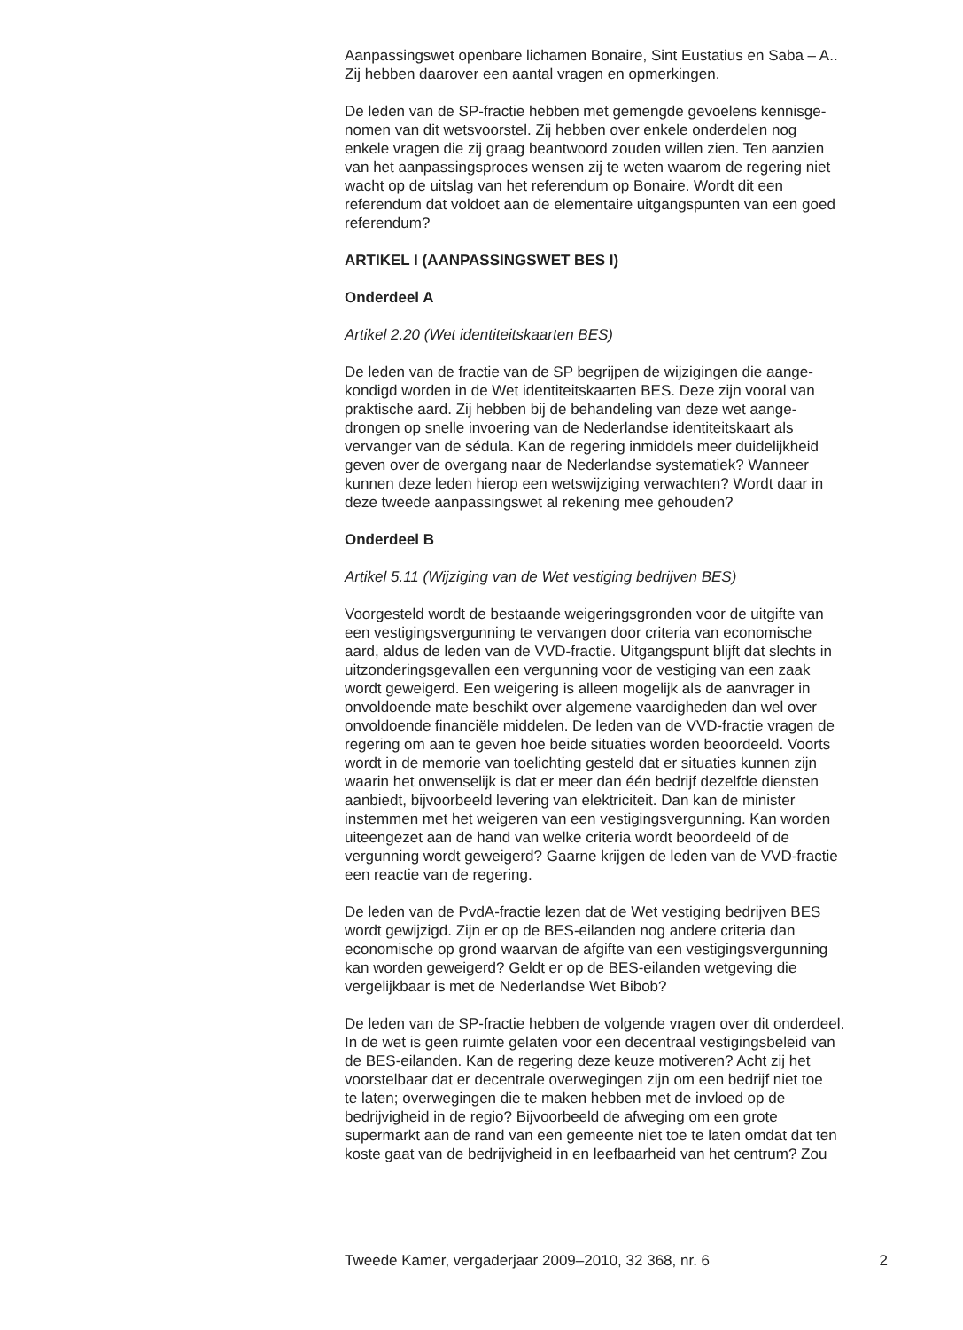Aanpassingswet openbare lichamen Bonaire, Sint Eustatius en Saba – A..
Zij hebben daarover een aantal vragen en opmerkingen.
De leden van de SP-fractie hebben met gemengde gevoelens kennisge-
nomen van dit wetsvoorstel. Zij hebben over enkele onderdelen nog
enkele vragen die zij graag beantwoord zouden willen zien. Ten aanzien
van het aanpassingsproces wensen zij te weten waarom de regering niet
wacht op de uitslag van het referendum op Bonaire. Wordt dit een
referendum dat voldoet aan de elementaire uitgangspunten van een goed
referendum?
ARTIKEL I (AANPASSINGSWET BES I)
Onderdeel A
Artikel 2.20 (Wet identiteitskaarten BES)
De leden van de fractie van de SP begrijpen de wijzigingen die aange-
kondigd worden in de Wet identiteitskaarten BES. Deze zijn vooral van
praktische aard. Zij hebben bij de behandeling van deze wet aange-
drongen op snelle invoering van de Nederlandse identiteitskaart als
vervanger van de sédula. Kan de regering inmiddels meer duidelijkheid
geven over de overgang naar de Nederlandse systematiek? Wanneer
kunnen deze leden hierop een wetswijziging verwachten? Wordt daar in
deze tweede aanpassingswet al rekening mee gehouden?
Onderdeel B
Artikel 5.11 (Wijziging van de Wet vestiging bedrijven BES)
Voorgesteld wordt de bestaande weigeringsgronden voor de uitgifte van
een vestigingsvergunning te vervangen door criteria van economische
aard, aldus de leden van de VVD-fractie. Uitgangspunt blijft dat slechts in
uitzonderingsgevallen een vergunning voor de vestiging van een zaak
wordt geweigerd. Een weigering is alleen mogelijk als de aanvrager in
onvoldoende mate beschikt over algemene vaardigheden dan wel over
onvoldoende financiële middelen. De leden van de VVD-fractie vragen de
regering om aan te geven hoe beide situaties worden beoordeeld. Voorts
wordt in de memorie van toelichting gesteld dat er situaties kunnen zijn
waarin het onwenselijk is dat er meer dan één bedrijf dezelfde diensten
aanbiedt, bijvoorbeeld levering van elektriciteit. Dan kan de minister
instemmen met het weigeren van een vestigingsvergunning. Kan worden
uiteengezet aan de hand van welke criteria wordt beoordeeld of de
vergunning wordt geweigerd? Gaarne krijgen de leden van de VVD-fractie
een reactie van de regering.
De leden van de PvdA-fractie lezen dat de Wet vestiging bedrijven BES
wordt gewijzigd. Zijn er op de BES-eilanden nog andere criteria dan
economische op grond waarvan de afgifte van een vestigingsvergunning
kan worden geweigerd? Geldt er op de BES-eilanden wetgeving die
vergelijkbaar is met de Nederlandse Wet Bibob?
De leden van de SP-fractie hebben de volgende vragen over dit onderdeel.
In de wet is geen ruimte gelaten voor een decentraal vestigingsbeleid van
de BES-eilanden. Kan de regering deze keuze motiveren? Acht zij het
voorstelbaar dat er decentrale overwegingen zijn om een bedrijf niet toe
te laten; overwegingen die te maken hebben met de invloed op de
bedrijvigheid in de regio? Bijvoorbeeld de afweging om een grote
supermarkt aan de rand van een gemeente niet toe te laten omdat dat ten
koste gaat van de bedrijvigheid in en leefbaarheid van het centrum? Zou
Tweede Kamer, vergaderjaar 2009–2010, 32 368, nr. 6 2